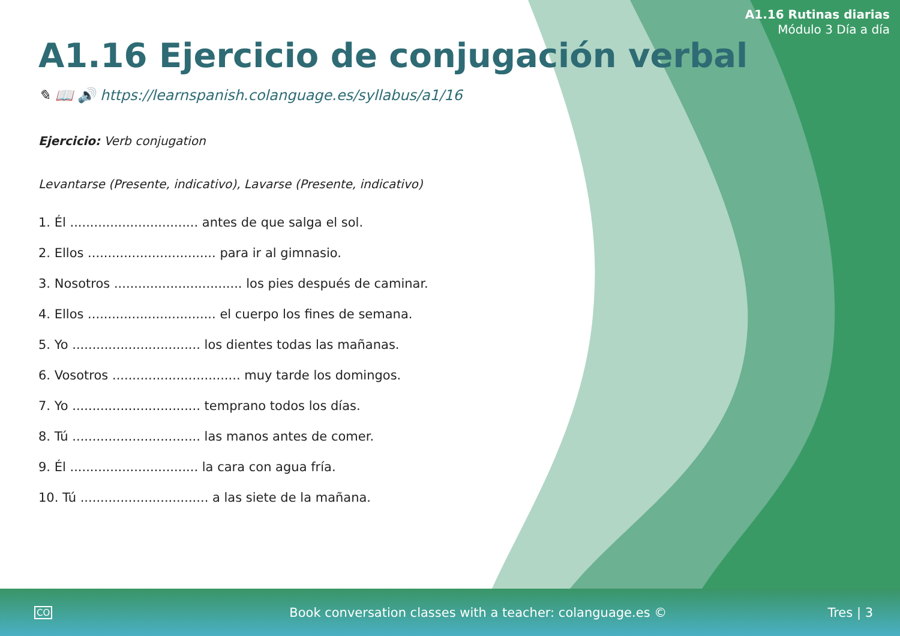A1.16 Rutinas diarias
Módulo 3 Día a día
A1.16 Ejercicio de conjugación verbal
✎ 📖 🔊 https://learnspanish.colanguage.es/syllabus/a1/16
Ejercicio: Verb conjugation
Levantarse (Presente, indicativo), Lavarse (Presente, indicativo)
1. Él ................................ antes de que salga el sol.
2. Ellos ................................ para ir al gimnasio.
3. Nosotros ................................ los pies después de caminar.
4. Ellos ................................ el cuerpo los fines de semana.
5. Yo ................................ los dientes todas las mañanas.
6. Vosotros ................................ muy tarde los domingos.
7. Yo ................................ temprano todos los días.
8. Tú ................................ las manos antes de comer.
9. Él ................................ la cara con agua fría.
10. Tú ................................ a las siete de la mañana.
CO Book conversation classes with a teacher: colanguage.es © Tres | 3